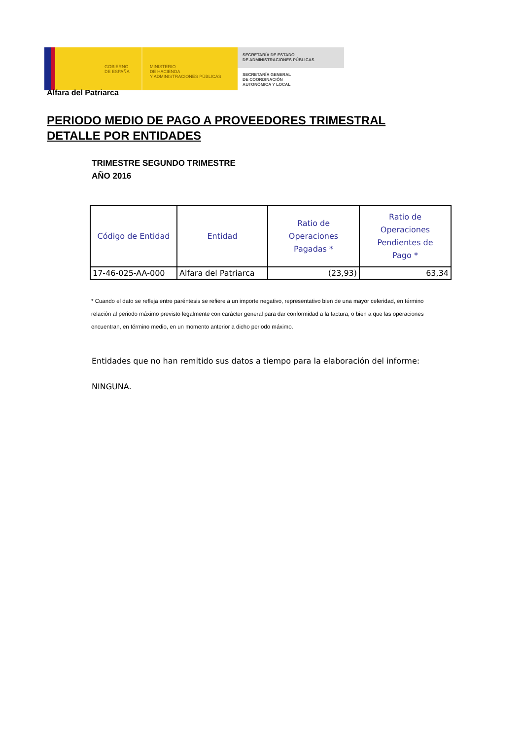GOBIERNO
DE ESPAÑA
MINISTERIO
DE HACIENDA
Y ADMINISTRACIONES PÚBLICAS
SECRETARÍA DE ESTADO
DE ADMINISTRACIONES PÚBLICAS
SECRETARÍA GENERAL
DE COORDINACIÓN
AUTONÓMICA Y LOCAL
Alfara del Patriarca
PERIODO MEDIO DE PAGO A PROVEEDORES TRIMESTRAL
DETALLE POR ENTIDADES
TRIMESTRE SEGUNDO TRIMESTRE
AÑO 2016
| Código de Entidad | Entidad | Ratio de Operaciones Pagadas * | Ratio de Operaciones Pendientes de Pago * |
| --- | --- | --- | --- |
| 17-46-025-AA-000 | Alfara del Patriarca | (23,93) | 63,34 |
* Cuando el dato se refleja entre paréntesis se refiere a un importe negativo, representativo bien de una mayor celeridad, en término
relación al periodo máximo previsto legalmente con carácter general para dar conformidad a la factura, o bien a que las operaciones
encuentran, en término medio, en un momento anterior a dicho periodo máximo.
Entidades que no han remitido sus datos a tiempo para la elaboración del informe:
NINGUNA.